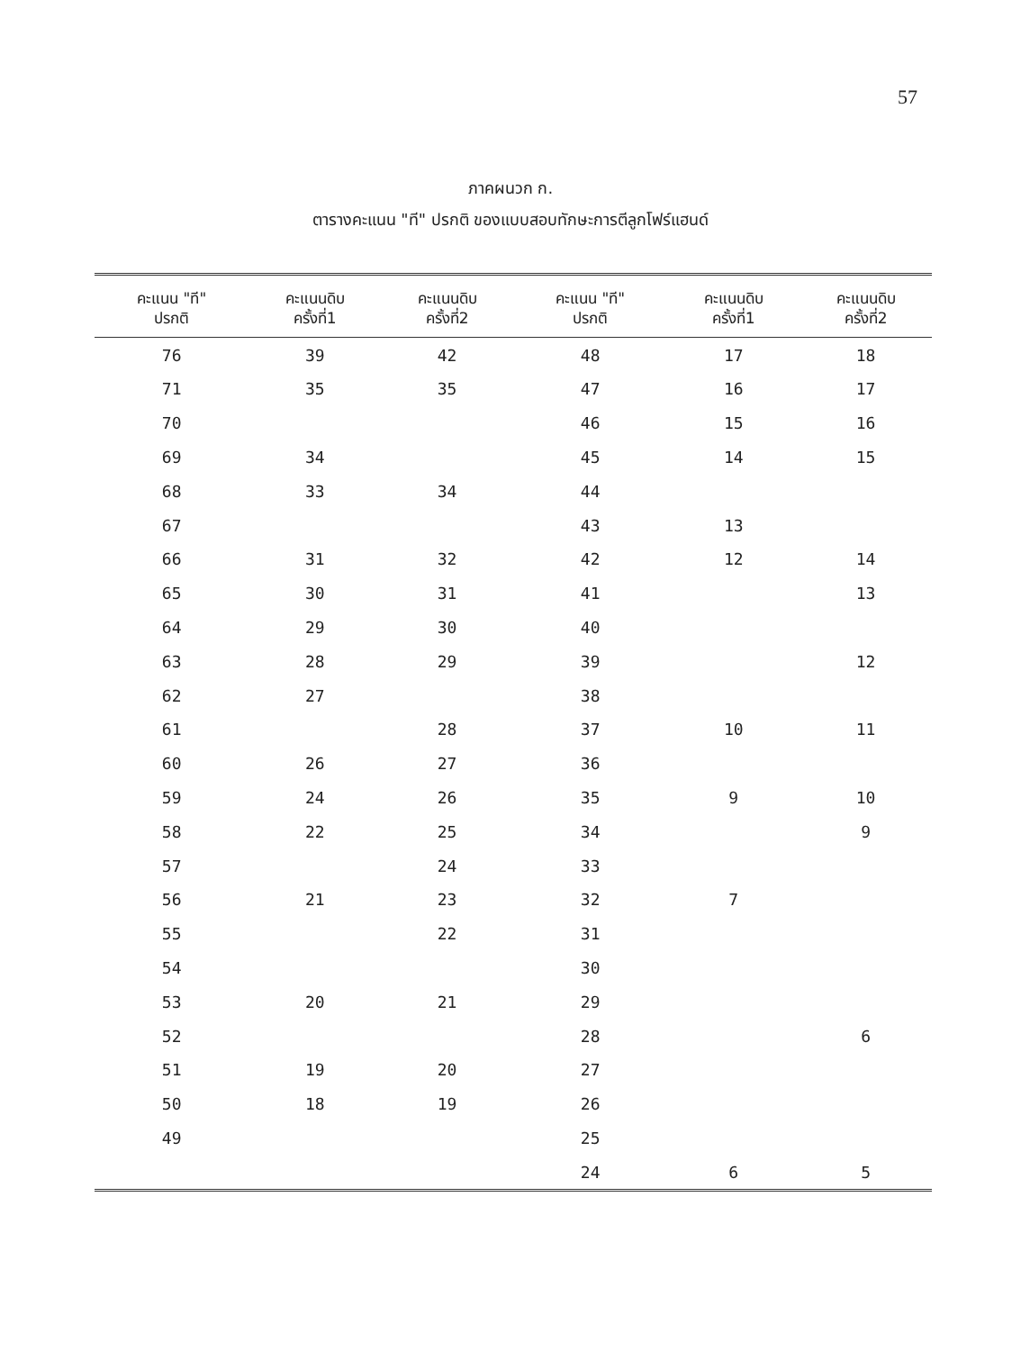57
ภาคผนวก ก.
ตารางคะแนน "ที" ปรกติ ของแบบสอบทักษะการตีลูกโฟร์แฮนด์
| คะแนน "ที" ปรกติ | คะแนนดิบ ครั้งที่1 | คะแนนดิบ ครั้งที่2 | คะแนน "ที" ปรกติ | คะแนนดิบ ครั้งที่1 | คะแนนดิบ ครั้งที่2 |
| --- | --- | --- | --- | --- | --- |
| 76 | 39 | 42 | 48 | 17 | 18 |
| 71 | 35 | 35 | 47 | 16 | 17 |
| 70 | | | 46 | 15 | 16 |
| 69 | 34 | | 45 | 14 | 15 |
| 68 | 33 | 34 | 44 | | |
| 67 | | | 43 | 13 | |
| 66 | 31 | 32 | 42 | 12 | 14 |
| 65 | 30 | 31 | 41 | | 13 |
| 64 | 29 | 30 | 40 | | |
| 63 | 28 | 29 | 39 | | 12 |
| 62 | 27 | | 38 | | |
| 61 | | 28 | 37 | 10 | 11 |
| 60 | 26 | 27 | 36 | | |
| 59 | 24 | 26 | 35 | 9 | 10 |
| 58 | 22 | 25 | 34 | | 9 |
| 57 | | 24 | 33 | | |
| 56 | 21 | 23 | 32 | 7 | |
| 55 | | 22 | 31 | | |
| 54 | | | 30 | | |
| 53 | 20 | 21 | 29 | | |
| 52 | | | 28 | | 6 |
| 51 | 19 | 20 | 27 | | |
| 50 | 18 | 19 | 26 | | |
| 49 | | | 25 | | |
| | | | 24 | 6 | 5 |